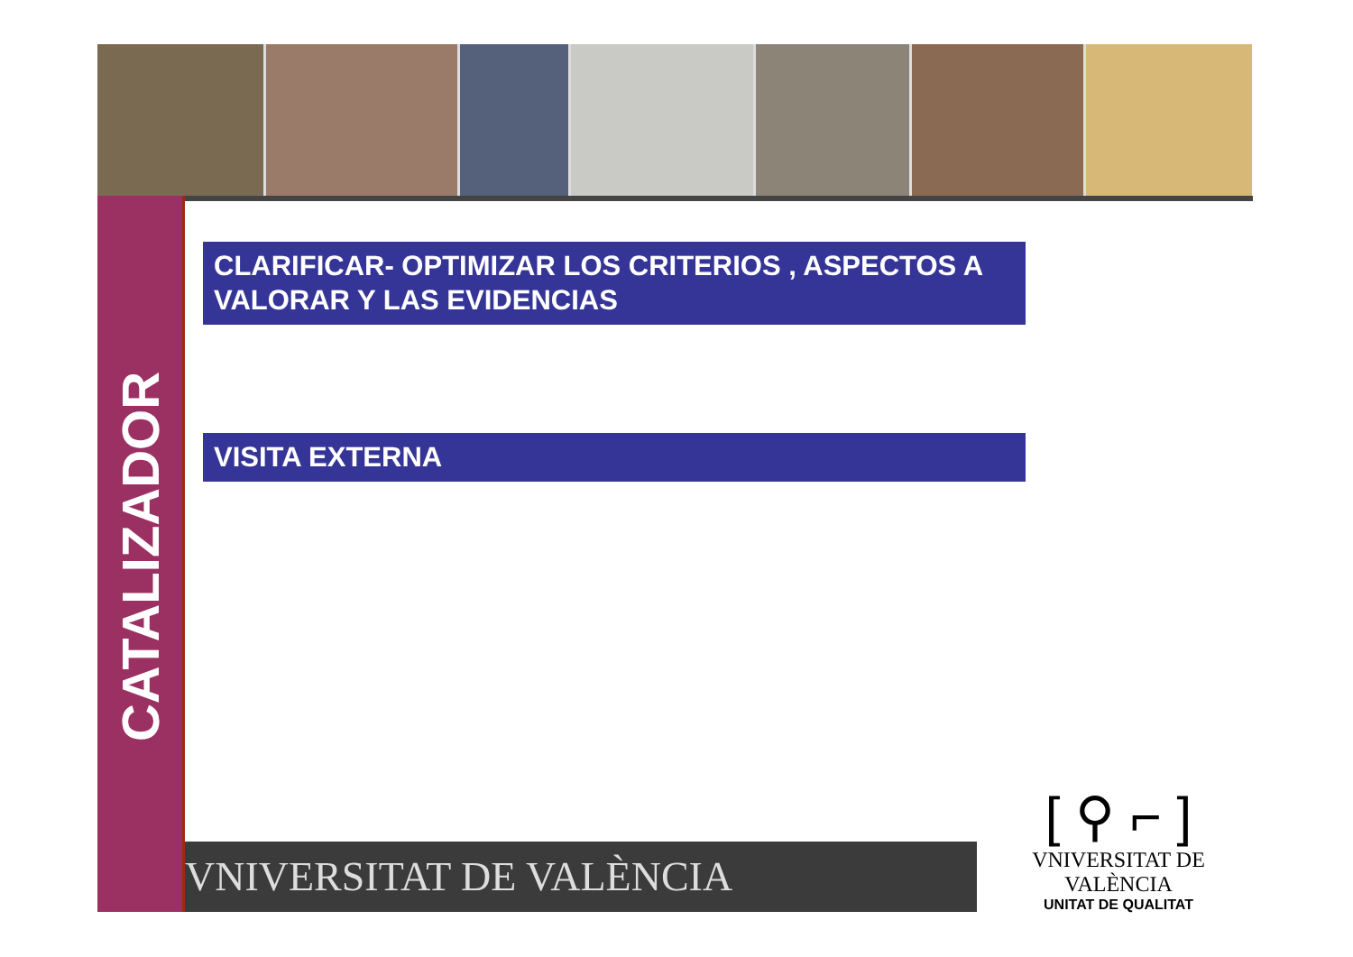CATALIZADOR
CLARIFICAR- OPTIMIZAR LOS CRITERIOS , ASPECTOS A VALORAR Y LAS EVIDENCIAS
VISITA EXTERNA
VNIVERSITAT DE VALÈNCIA
[ ⚲ ⌐ ]
VNIVERSITAT DE VALÈNCIA
UNITAT DE QUALITAT